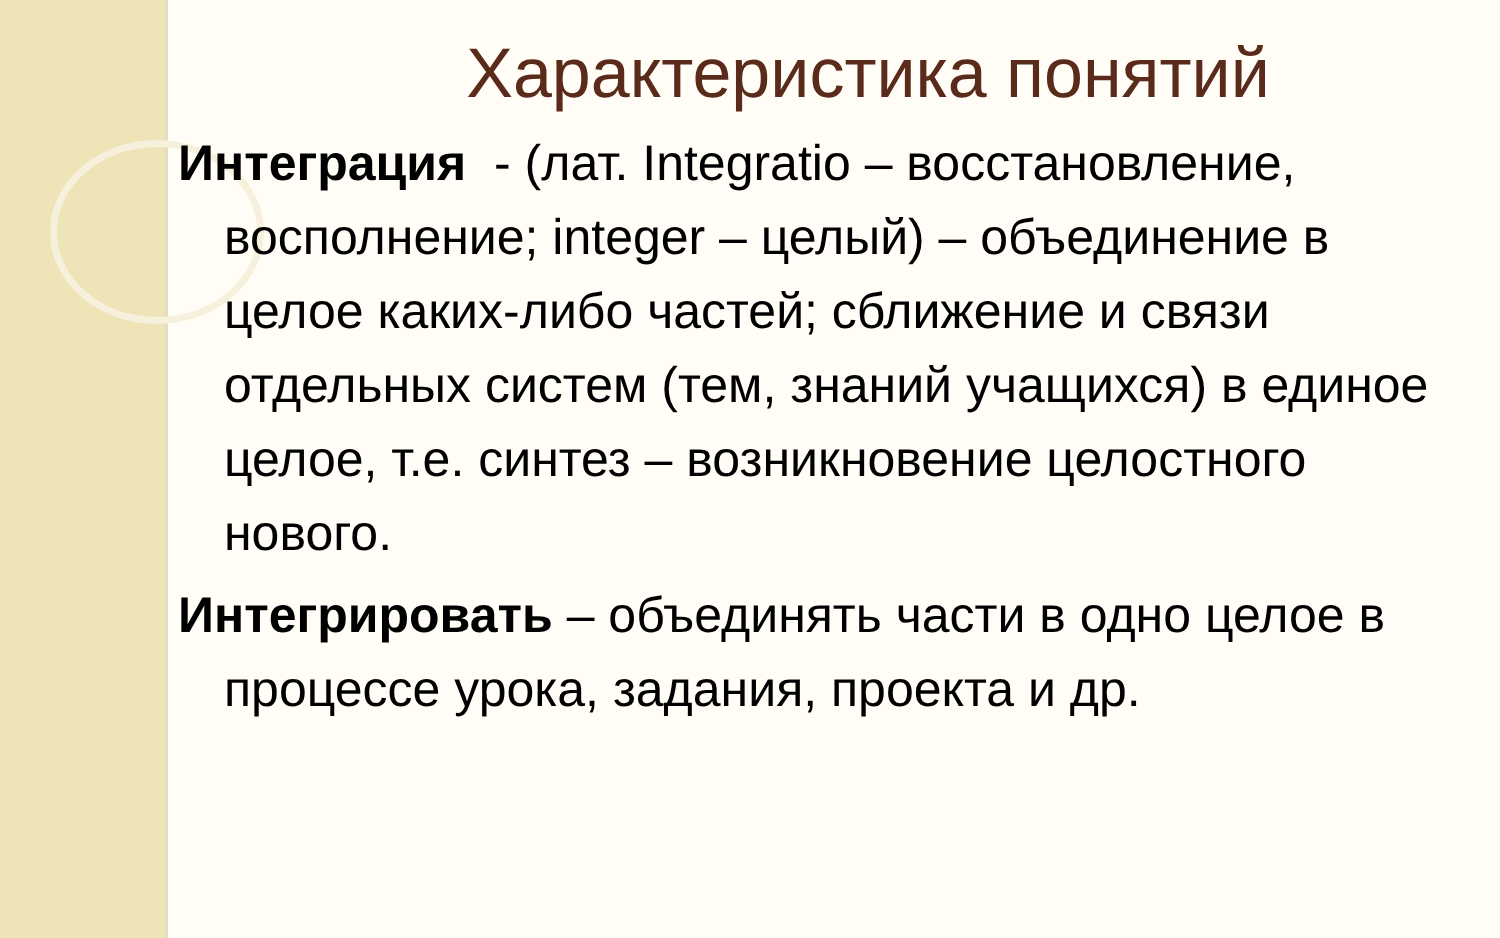Характеристика понятий
Интеграция - (лат. Integratio – восстановление, восполнение; integer – целый) – объединение в целое каких-либо частей; сближение и связи отдельных систем (тем, знаний учащихся) в единое целое, т.е. синтез – возникновение целостного нового.
Интегрировать – объединять части в одно целое в процессе урока, задания, проекта и др.